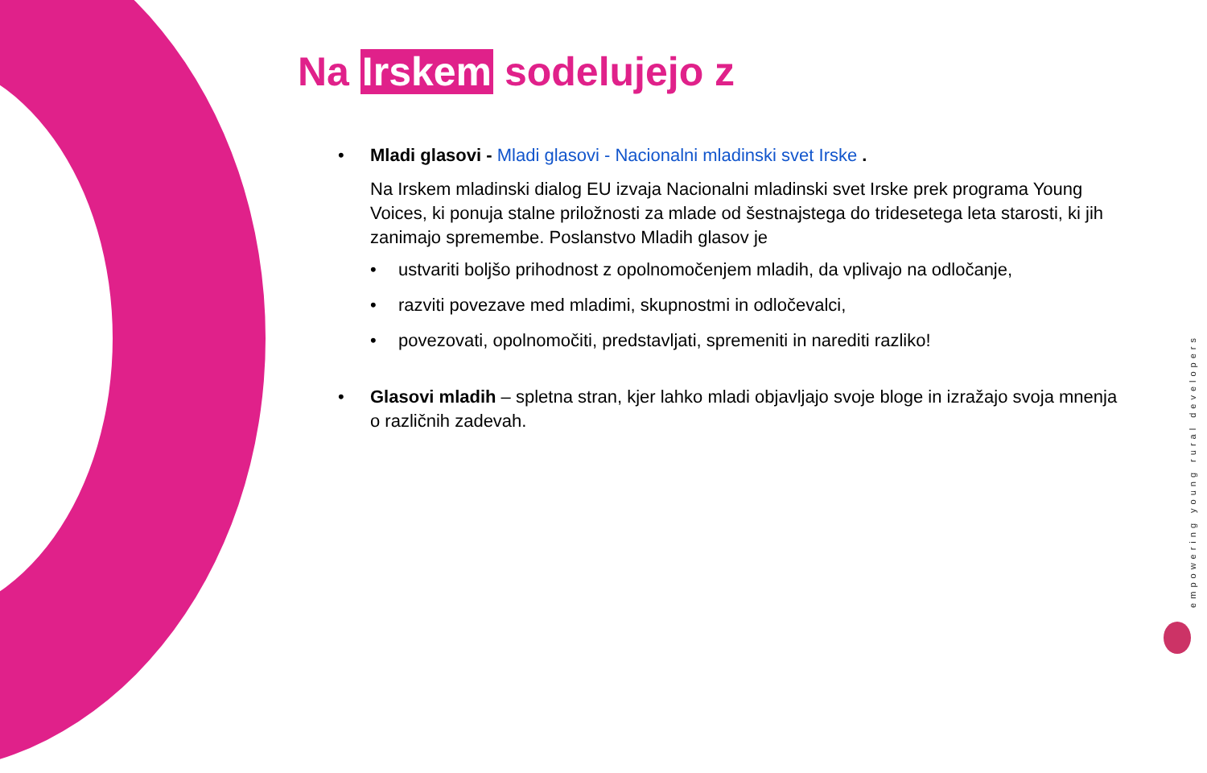Na Irskem sodelujejo z
• Mladi glasovi - Mladi glasovi - Nacionalni mladinski svet Irske .
Na Irskem mladinski dialog EU izvaja Nacionalni mladinski svet Irske prek programa Young Voices, ki ponuja stalne priložnosti za mlade od šestnajstega do tridesetega leta starosti, ki jih zanimajo spremembe. Poslanstvo Mladih glasov je
• ustvariti boljšo prihodnost z opolnomočenjem mladih, da vplivajo na odločanje,
• razviti povezave med mladimi, skupnostmi in odločevalci,
• povezovati, opolnomočiti, predstavljati, spremeniti in narediti razliko!
• Glasovi mladih – spletna stran, kjer lahko mladi objavljajo svoje bloge in izražajo svoja mnenja o različnih zadevah.
empowering young rural developers